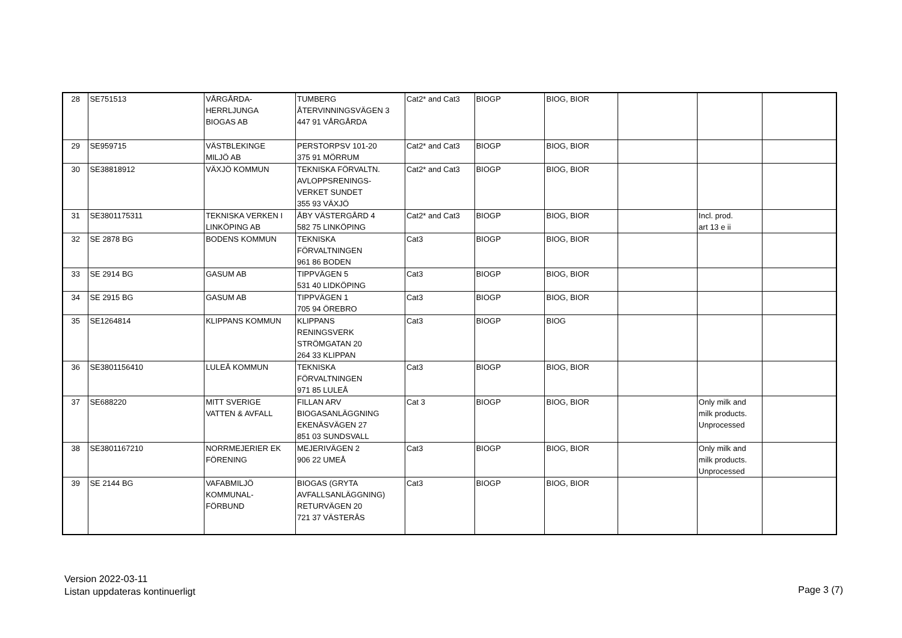| 28 | SE751513 | VÅRGÅRDA- HERRLJUNGA BIOGAS AB | TUMBERG ÅTERVINNINGSVÄGEN 3 447 91 VÅRGÅRDA | Cat2* and Cat3 | BIOGP | BIOG, BIOR | | | |
| 29 | SE959715 | VÄSTBLEKINGE MILJÖ AB | PERSTORPSV 101-20 375 91 MÖRRUM | Cat2* and Cat3 | BIOGP | BIOG, BIOR | | | |
| 30 | SE38818912 | VÄXJÖ KOMMUN | TEKNISKA FÖRVALTN. AVLOPPSRENINGS- VERKET SUNDET 355 93 VÄXJÖ | Cat2* and Cat3 | BIOGP | BIOG, BIOR | | | |
| 31 | SE3801175311 | TEKNISKA VERKEN I LINKÖPING AB | ÅBY VÄSTERGÅRD 4 582 75 LINKÖPING | Cat2* and Cat3 | BIOGP | BIOG, BIOR | | Incl. prod. art 13 e ii | |
| 32 | SE 2878 BG | BODENS KOMMUN | TEKNISKA FÖRVALTNINGEN 961 86 BODEN | Cat3 | BIOGP | BIOG, BIOR | | | |
| 33 | SE 2914 BG | GASUM AB | TIPPVÄGEN 5 531 40 LIDKÖPING | Cat3 | BIOGP | BIOG, BIOR | | | |
| 34 | SE 2915 BG | GASUM AB | TIPPVÄGEN 1 705 94 ÖREBRO | Cat3 | BIOGP | BIOG, BIOR | | | |
| 35 | SE1264814 | KLIPPANS KOMMUN | KLIPPANS RENINGSVERK STRÖMGATAN 20 264 33 KLIPPAN | Cat3 | BIOGP | BIOG | | | |
| 36 | SE3801156410 | LULEÅ KOMMUN | TEKNISKA FÖRVALTNINGEN 971 85 LULEÅ | Cat3 | BIOGP | BIOG, BIOR | | | |
| 37 | SE688220 | MITT SVERIGE VATTEN & AVFALL | FILLAN ARV BIOGASANLÄGGNING EKENÄSVÄGEN 27 851 03 SUNDSVALL | Cat 3 | BIOGP | BIOG, BIOR | | Only milk and milk products. Unprocessed | |
| 38 | SE3801167210 | NORRMEJERIER EK FÖRENING | MEJERIVÄGEN 2 906 22 UMEÅ | Cat3 | BIOGP | BIOG, BIOR | | Only milk and milk products. Unprocessed | |
| 39 | SE 2144 BG | VAFABMILJÖ KOMMUNAL- FÖRBUND | BIOGAS (GRYTA AVFALLSANLÄGGNING) RETURVÄGEN 20 721 37 VÄSTERÅS | Cat3 | BIOGP | BIOG, BIOR | | | |
Version 2022-03-11
Listan uppdateras kontinuerligt
Page 3 (7)